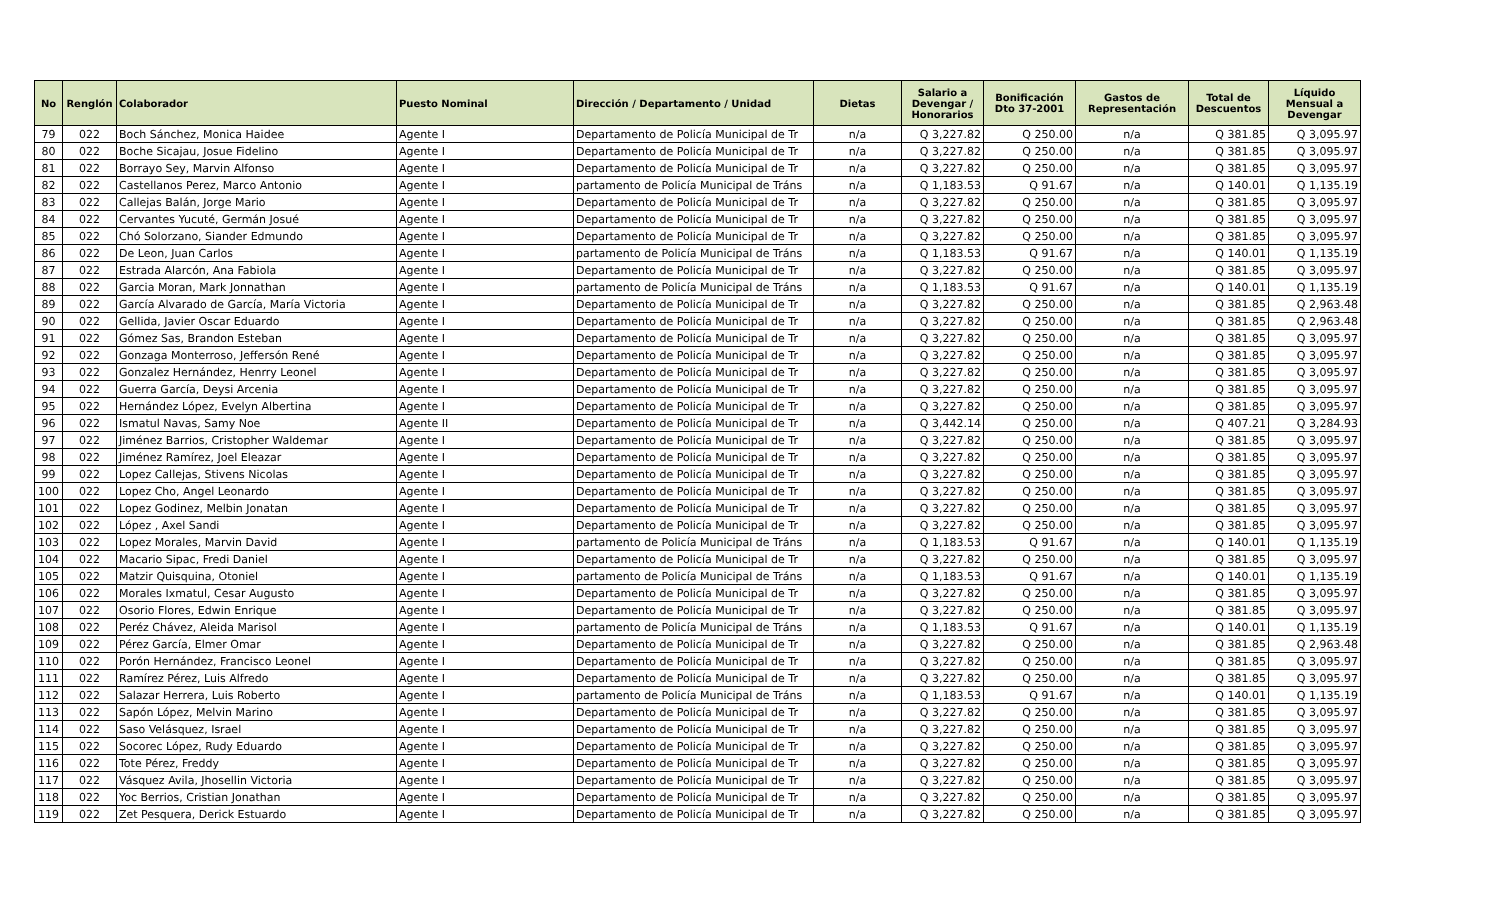| No | Renglón | Colaborador | Puesto Nominal | Dirección / Departamento / Unidad | Dietas | Salario a Devengar / Honorarios | Bonificación Dto 37-2001 | Gastos de Representación | Total de Descuentos | Líquido Mensual a Devengar |
| --- | --- | --- | --- | --- | --- | --- | --- | --- | --- | --- |
| 79 | 022 | Boch Sánchez, Monica Haidee | Agente I | Departamento de Policía Municipal de Tr | n/a | Q 3,227.82 | Q 250.00 | n/a | Q 381.85 | Q 3,095.97 |
| 80 | 022 | Boche Sicajau, Josue Fidelino | Agente I | Departamento de Policía Municipal de Tr | n/a | Q 3,227.82 | Q 250.00 | n/a | Q 381.85 | Q 3,095.97 |
| 81 | 022 | Borrayo Sey, Marvin Alfonso | Agente I | Departamento de Policía Municipal de Tr | n/a | Q 3,227.82 | Q 250.00 | n/a | Q 381.85 | Q 3,095.97 |
| 82 | 022 | Castellanos Perez, Marco Antonio | Agente I | partamento de Policía Municipal de Tráns | n/a | Q 1,183.53 | Q 91.67 | n/a | Q 140.01 | Q 1,135.19 |
| 83 | 022 | Callejas Balán, Jorge Mario | Agente I | Departamento de Policía Municipal de Tr | n/a | Q 3,227.82 | Q 250.00 | n/a | Q 381.85 | Q 3,095.97 |
| 84 | 022 | Cervantes Yucuté, Germán Josué | Agente I | Departamento de Policía Municipal de Tr | n/a | Q 3,227.82 | Q 250.00 | n/a | Q 381.85 | Q 3,095.97 |
| 85 | 022 | Chó Solorzano, Siander Edmundo | Agente I | Departamento de Policía Municipal de Tr | n/a | Q 3,227.82 | Q 250.00 | n/a | Q 381.85 | Q 3,095.97 |
| 86 | 022 | De Leon, Juan Carlos | Agente I | partamento de Policía Municipal de Tráns | n/a | Q 1,183.53 | Q 91.67 | n/a | Q 140.01 | Q 1,135.19 |
| 87 | 022 | Estrada Alarcón, Ana Fabiola | Agente I | Departamento de Policía Municipal de Tr | n/a | Q 3,227.82 | Q 250.00 | n/a | Q 381.85 | Q 3,095.97 |
| 88 | 022 | Garcia Moran, Mark Jonnathan | Agente I | partamento de Policía Municipal de Tráns | n/a | Q 1,183.53 | Q 91.67 | n/a | Q 140.01 | Q 1,135.19 |
| 89 | 022 | García Alvarado de García, María Victoria | Agente I | Departamento de Policía Municipal de Tr | n/a | Q 3,227.82 | Q 250.00 | n/a | Q 381.85 | Q 2,963.48 |
| 90 | 022 | Gellida, Javier Oscar Eduardo | Agente I | Departamento de Policía Municipal de Tr | n/a | Q 3,227.82 | Q 250.00 | n/a | Q 381.85 | Q 2,963.48 |
| 91 | 022 | Gómez Sas, Brandon Esteban | Agente I | Departamento de Policía Municipal de Tr | n/a | Q 3,227.82 | Q 250.00 | n/a | Q 381.85 | Q 3,095.97 |
| 92 | 022 | Gonzaga Monterroso, Jeffersón René | Agente I | Departamento de Policía Municipal de Tr | n/a | Q 3,227.82 | Q 250.00 | n/a | Q 381.85 | Q 3,095.97 |
| 93 | 022 | Gonzalez Hernández, Henrry Leonel | Agente I | Departamento de Policía Municipal de Tr | n/a | Q 3,227.82 | Q 250.00 | n/a | Q 381.85 | Q 3,095.97 |
| 94 | 022 | Guerra García, Deysi Arcenia | Agente I | Departamento de Policía Municipal de Tr | n/a | Q 3,227.82 | Q 250.00 | n/a | Q 381.85 | Q 3,095.97 |
| 95 | 022 | Hernández López, Evelyn Albertina | Agente I | Departamento de Policía Municipal de Tr | n/a | Q 3,227.82 | Q 250.00 | n/a | Q 381.85 | Q 3,095.97 |
| 96 | 022 | Ismatul Navas, Samy Noe | Agente II | Departamento de Policía Municipal de Tr | n/a | Q 3,442.14 | Q 250.00 | n/a | Q 407.21 | Q 3,284.93 |
| 97 | 022 | Jiménez Barrios, Cristopher Waldemar | Agente I | Departamento de Policía Municipal de Tr | n/a | Q 3,227.82 | Q 250.00 | n/a | Q 381.85 | Q 3,095.97 |
| 98 | 022 | Jiménez Ramírez, Joel Eleazar | Agente I | Departamento de Policía Municipal de Tr | n/a | Q 3,227.82 | Q 250.00 | n/a | Q 381.85 | Q 3,095.97 |
| 99 | 022 | Lopez Callejas, Stivens Nicolas | Agente I | Departamento de Policía Municipal de Tr | n/a | Q 3,227.82 | Q 250.00 | n/a | Q 381.85 | Q 3,095.97 |
| 100 | 022 | Lopez Cho, Angel Leonardo | Agente I | Departamento de Policía Municipal de Tr | n/a | Q 3,227.82 | Q 250.00 | n/a | Q 381.85 | Q 3,095.97 |
| 101 | 022 | Lopez Godinez, Melbin Jonatan | Agente I | Departamento de Policía Municipal de Tr | n/a | Q 3,227.82 | Q 250.00 | n/a | Q 381.85 | Q 3,095.97 |
| 102 | 022 | López , Axel Sandi | Agente I | Departamento de Policía Municipal de Tr | n/a | Q 3,227.82 | Q 250.00 | n/a | Q 381.85 | Q 3,095.97 |
| 103 | 022 | Lopez Morales, Marvin David | Agente I | partamento de Policía Municipal de Tráns | n/a | Q 1,183.53 | Q 91.67 | n/a | Q 140.01 | Q 1,135.19 |
| 104 | 022 | Macario Sipac, Fredi Daniel | Agente I | Departamento de Policía Municipal de Tr | n/a | Q 3,227.82 | Q 250.00 | n/a | Q 381.85 | Q 3,095.97 |
| 105 | 022 | Matzir Quisquina, Otoniel | Agente I | partamento de Policía Municipal de Tráns | n/a | Q 1,183.53 | Q 91.67 | n/a | Q 140.01 | Q 1,135.19 |
| 106 | 022 | Morales Ixmatul, Cesar Augusto | Agente I | Departamento de Policía Municipal de Tr | n/a | Q 3,227.82 | Q 250.00 | n/a | Q 381.85 | Q 3,095.97 |
| 107 | 022 | Osorio Flores, Edwin Enrique | Agente I | Departamento de Policía Municipal de Tr | n/a | Q 3,227.82 | Q 250.00 | n/a | Q 381.85 | Q 3,095.97 |
| 108 | 022 | Peréz Chávez, Aleida Marisol | Agente I | partamento de Policía Municipal de Tráns | n/a | Q 1,183.53 | Q 91.67 | n/a | Q 140.01 | Q 1,135.19 |
| 109 | 022 | Pérez García, Elmer Omar | Agente I | Departamento de Policía Municipal de Tr | n/a | Q 3,227.82 | Q 250.00 | n/a | Q 381.85 | Q 2,963.48 |
| 110 | 022 | Porón Hernández, Francisco Leonel | Agente I | Departamento de Policía Municipal de Tr | n/a | Q 3,227.82 | Q 250.00 | n/a | Q 381.85 | Q 3,095.97 |
| 111 | 022 | Ramírez Pérez, Luis Alfredo | Agente I | Departamento de Policía Municipal de Tr | n/a | Q 3,227.82 | Q 250.00 | n/a | Q 381.85 | Q 3,095.97 |
| 112 | 022 | Salazar Herrera, Luis Roberto | Agente I | partamento de Policía Municipal de Tráns | n/a | Q 1,183.53 | Q 91.67 | n/a | Q 140.01 | Q 1,135.19 |
| 113 | 022 | Sapón López, Melvin Marino | Agente I | Departamento de Policía Municipal de Tr | n/a | Q 3,227.82 | Q 250.00 | n/a | Q 381.85 | Q 3,095.97 |
| 114 | 022 | Saso Velásquez, Israel | Agente I | Departamento de Policía Municipal de Tr | n/a | Q 3,227.82 | Q 250.00 | n/a | Q 381.85 | Q 3,095.97 |
| 115 | 022 | Socorec López, Rudy Eduardo | Agente I | Departamento de Policía Municipal de Tr | n/a | Q 3,227.82 | Q 250.00 | n/a | Q 381.85 | Q 3,095.97 |
| 116 | 022 | Tote Pérez, Freddy | Agente I | Departamento de Policía Municipal de Tr | n/a | Q 3,227.82 | Q 250.00 | n/a | Q 381.85 | Q 3,095.97 |
| 117 | 022 | Vásquez Avila, Jhosellin Victoria | Agente I | Departamento de Policía Municipal de Tr | n/a | Q 3,227.82 | Q 250.00 | n/a | Q 381.85 | Q 3,095.97 |
| 118 | 022 | Yoc Berrios, Cristian Jonathan | Agente I | Departamento de Policía Municipal de Tr | n/a | Q 3,227.82 | Q 250.00 | n/a | Q 381.85 | Q 3,095.97 |
| 119 | 022 | Zet Pesquera, Derick Estuardo | Agente I | Departamento de Policía Municipal de Tr | n/a | Q 3,227.82 | Q 250.00 | n/a | Q 381.85 | Q 3,095.97 |